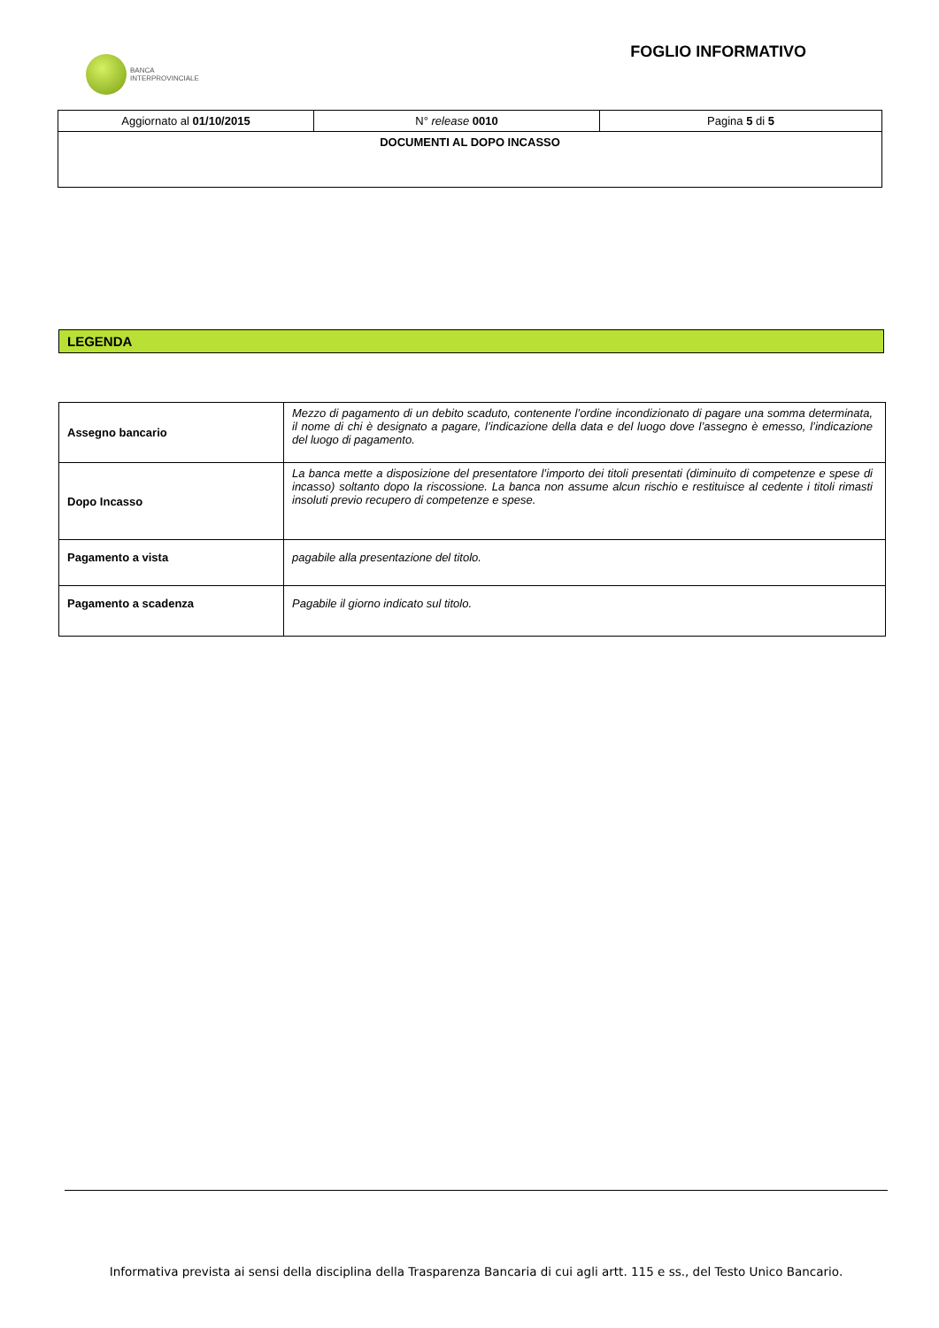BANCA
INTERPROVINCIALE
FOGLIO INFORMATIVO
| Aggiornato al 01/10/2015 | N° release 0010 | Pagina 5 di 5 |
| DOCUMENTI AL DOPO INCASSO | | |
LEGENDA
| Assegno bancario | Mezzo di pagamento di un debito scaduto, contenente l’ordine incondizionato di pagare una somma determinata, il nome di chi è designato a pagare, l’indicazione della data e del luogo dove l’assegno è emesso, l’indicazione del luogo di pagamento. |
| Dopo Incasso | La banca mette a disposizione del presentatore l’importo dei titoli presentati (diminuito di competenze e spese di incasso) soltanto dopo la riscossione. La banca non assume alcun rischio e restituisce al cedente i titoli rimasti insoluti previo recupero di competenze e spese. |
| Pagamento a vista | pagabile alla presentazione del titolo. |
| Pagamento a scadenza | Pagabile il giorno indicato sul titolo. |
Informativa prevista ai sensi della disciplina della Trasparenza Bancaria di cui agli artt. 115 e ss., del Testo Unico Bancario.